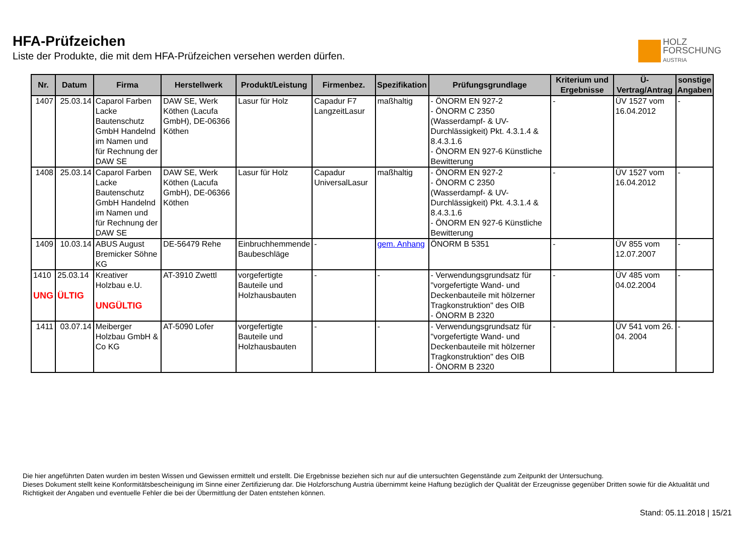HFA-Prüfzeichen
Liste der Produkte, die mit dem HFA-Prüfzeichen versehen werden dürfen.
HOLZ
FORSCHUNG
AUSTRIA
| Nr. | Datum | Firma | Herstellwerk | Produkt/Leistung | Firmenbez. | Spezifikation | Prüfungsgrundlage | Kriterium und Ergebnisse | Ü-Vertrag/Antrag | sonstige Angaben |
| --- | --- | --- | --- | --- | --- | --- | --- | --- | --- | --- |
| 1407 | 25.03.14 | Caparol Farben Lacke Bautenschutz GmbH Handelnd im Namen und für Rechnung der DAW SE | DAW SE, Werk Köthen (Lacufa GmbH), DE-06366 Köthen | Lasur für Holz | Capadur F7 LangzeitLasur | maßhaltig | - ÖNORM EN 927-2 - ÖNORM C 2350 (Wasserdampf- & UV-Durchlässigkeit) Pkt. 4.3.1.4 & 8.4.3.1.6 - ÖNORM EN 927-6 Künstliche Bewitterung | - | ÜV 1527 vom 16.04.2012 | - |
| 1408 | 25.03.14 | Caparol Farben Lacke Bautenschutz GmbH Handelnd im Namen und für Rechnung der DAW SE | DAW SE, Werk Köthen (Lacufa GmbH), DE-06366 Köthen | Lasur für Holz | Capadur UniversalLasur | maßhaltig | - ÖNORM EN 927-2 - ÖNORM C 2350 (Wasserdampf- & UV-Durchlässigkeit) Pkt. 4.3.1.4 & 8.4.3.1.6 - ÖNORM EN 927-6 Künstliche Bewitterung | - | ÜV 1527 vom 16.04.2012 | - |
| 1409 | 10.03.14 | ABUS August Bremicker Söhne KG | DE-56479 Rehe | Einbruchhemmende Baubeschläge | - | gem. Anhang | ÖNORM B 5351 | - | ÜV 855 vom 12.07.2007 | - |
| 1410 UNG | 25.03.14 ÜLTIG | Kreativer Holzbau e.U. UNGÜLTIG | AT-3910 Zwettl | vorgefertigte Bauteile und Holzhausbauten | - | - | - Verwendungsgrundsatz für "vorgefertigte Wand- und Deckenbauteile mit hölzerner Tragkonstruktion" des OIB - ÖNORM B 2320 | - | ÜV 485 vom 04.02.2004 | - |
| 1411 | 03.07.14 | Meiberger Holzbau GmbH & Co KG | AT-5090 Lofer | vorgefertigte Bauteile und Holzhausbauten | - | - | - Verwendungsgrundsatz für "vorgefertigte Wand- und Deckenbauteile mit hölzerner Tragkonstruktion" des OIB - ÖNORM B 2320 | - | ÜV 541 vom 26. 04. 2004 | - |
Die hier angeführten Daten wurden im besten Wissen und Gewissen ermittelt und erstellt. Die Ergebnisse beziehen sich nur auf die untersuchten Gegenstände zum Zeitpunkt der Untersuchung.
Dieses Dokument stellt keine Konformitätsbescheinigung im Sinne einer Zertifizierung dar. Die Holzforschung Austria übernimmt keine Haftung bezüglich der Qualität der Erzeugnisse gegenüber Dritten sowie für die Aktualität und Richtigkeit der Angaben und eventuelle Fehler die bei der Übermittlung der Daten entstehen können.
Stand: 05.11.2018 | 15/21